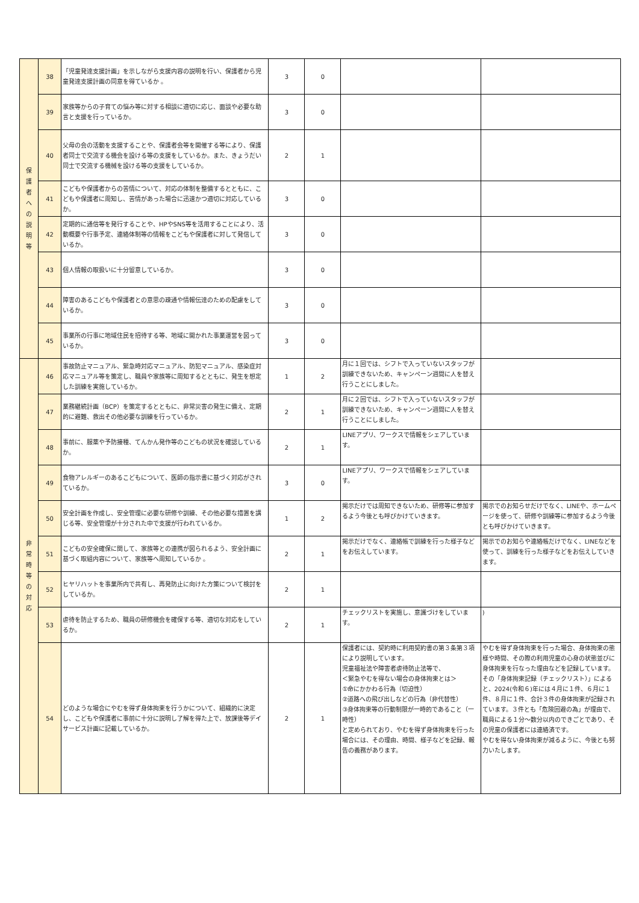| 保 護 者 へ の 説 明 等 | 38 | 「児童発達支援計画」を示しながら支援内容の説明を行い、保護者から児童発達支援計画の同意を得ているか 。 | 3 | 0 | | |
| | 39 | 家族等からの子育ての悩み等に対する相談に適切に応じ、面談や必要な助言と支援を行っているか。 | 3 | 0 | | |
| | 40 | 父母の会の活動を支援することや、保護者会等を開催する等により、保護者同士で交流する機会を設ける等の支援をしているか。また、きょうだい同士で交流する機械を設ける等の支援をしているか。 | 2 | 1 | | |
| | 41 | こどもや保護者からの苦情について、対応の体制を整備するとともに、こどもや保護者に周知し、苦情があった場合に迅速かつ適切に対応しているか。 | 3 | 0 | | |
| | 42 | 定期的に通信等を発行することや、HPやSNS等を活用することにより、活動概要や行事予定、連絡体制等の情報をこどもや保護者に対して発信しているか。 | 3 | 0 | | |
| | 43 | 個人情報の取扱いに十分留意しているか。 | 3 | 0 | | |
| | 44 | 障害のあるこどもや保護者との意思の疎通や情報伝達のための配慮をしているか。 | 3 | 0 | | |
| | 45 | 事業所の行事に地域住民を招待する等、地域に開かれた事業運営を図っているか。 | 3 | 0 | | |
| 非 常 時 等 の 対 応 | 46 | 事故防止マニュアル、緊急時対応マニュアル、防犯マニュアル、感染症対応マニュアル等を策定し、職員や家族等に周知するとともに、発生を想定した訓練を実施しているか。 | 1 | 2 | 月に１回では、シフトで入っていないスタッフが訓練できないため、キャンペーン週間に人を替え行うことにしました。 | |
| | 47 | 業務継続計画（BCP）を策定するとともに、非常災害の発生に備え、定期的に避難、救出その他必要な訓練を行っているか。 | 2 | 1 | 月に２回では、シフトで入っていないスタッフが訓練できないため、キャンペーン週間に人を替え行うことにしました。 | |
| | 48 | 事前に、服薬や予防接種、てんかん発作等のこどもの状況を確認しているか。 | 2 | 1 | LINEアプリ、ワークスで情報をシェアしています。 | |
| | 49 | 食物アレルギーのあるこどもについて、医師の指示書に基づく対応がされているか。 | 3 | 0 | LINEアプリ、ワークスで情報をシェアしています。 | |
| | 50 | 安全計画を作成し、安全管理に必要な研修や訓練、その他必要な措置を講じる等、安全管理が十分された中で支援が行われているか。 | 1 | 2 | 掲示だけでは周知できないため、研修等に参加するよう今後とも呼びかけていきます。 | 掲示でのお知らせだけでなく、LINEや、ホームページを使って、研修や訓練等に参加するよう今後とも呼びかけていきます。 |
| | 51 | こどもの安全確保に関して、家族等との連携が図られるよう、安全計画に基づく取組内容について、家族等へ周知しているか 。 | 2 | 1 | 掲示だけでなく、連絡帳で訓練を行った様子などをお伝えしています。 | 掲示でのお知らや連絡帳だけでなく、LINEなどを使って、訓練を行った様子などをお伝えしていきます。 |
| | 52 | ヒヤリハットを事業所内で共有し、再発防止に向けた方策について検討をしているか。 | 2 | 1 | | |
| | 53 | 虐待を防止するため、職員の研修機会を確保する等、適切な対応をしているか。 | 2 | 1 | チェックリストを実施し、意識づけをしています。 | ) |
| | 54 | どのような場合にやむを得ず身体拘束を行うかについて、組織的に決定し、こどもや保護者に事前に十分に説明し了解を得た上で、放課後等デイサービス計画に記載しているか。 | 2 | 1 | 保護者には、契約時に利用契約書の第３条第３項により説明しています。 児童福祉法や障害者虐待防止法等で、 ＜緊急やむを得ない場合の身体拘束とは＞ ①命にかかわる行為（切迫性） ②道路への飛び出しなどの行為（非代替性） ③身体拘束等の行動制限が一時的であること（一時性） と定められており、やむを得ず身体拘束を行った場合には、その理由、時間、様子などを記録、報告の義務があります。 | やむを得ず身体拘束を行った場合、身体拘束の態様や時間、その際の利用児童の心身の状態並びに身体拘束を行なった理由などを記録しています。その「身体拘束記録（チェックリスト）」によると、2024(令和６)年には４月に１件、６月に１件、８月に１件、合計３件の身体拘束が記録されています。３件とも「危険回避の為」が理由で、職員による１分～数分以内のできごとであり、その児童の保護者には連絡済です。 やむを得ない身体拘束が減るように、今後とも努力いたします。 |